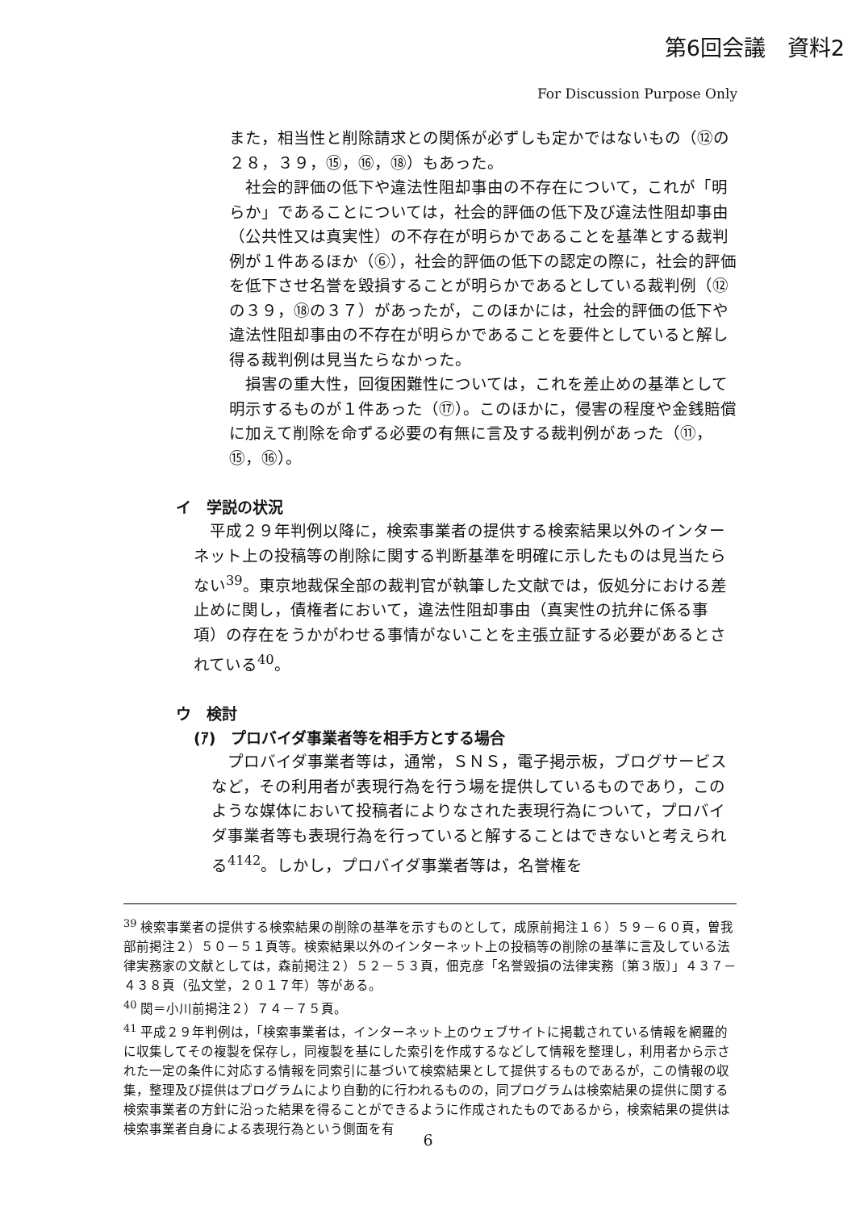第6回会議　資料2
For Discussion Purpose Only
また，相当性と削除請求との関係が必ずしも定かではないもの（⑫の２８，３９，⑮，⑯，⑱）もあった。
　社会的評価の低下や違法性阻却事由の不存在について，これが「明らか」であることについては，社会的評価の低下及び違法性阻却事由（公共性又は真実性）の不存在が明らかであることを基準とする裁判例が１件あるほか（⑥），社会的評価の低下の認定の際に，社会的評価を低下させ名誉を毀損することが明らかであるとしている裁判例（⑫の３９，⑱の３７）があったが，このほかには，社会的評価の低下や違法性阻却事由の不存在が明らかであることを要件としていると解し得る裁判例は見当たらなかった。
　損害の重大性，回復困難性については，これを差止めの基準として明示するものが１件あった（⑰）。このほかに，侵害の程度や金銭賠償に加えて削除を命ずる必要の有無に言及する裁判例があった（⑪，⑮，⑯）。
イ　学説の状況
　平成２９年判例以降に，検索事業者の提供する検索結果以外のインターネット上の投稿等の削除に関する判断基準を明確に示したものは見当たらない<sup>39</sup>。東京地裁保全部の裁判官が執筆した文献では，仮処分における差止めに関し，債権者において，違法性阻却事由（真実性の抗弁に係る事項）の存在をうかがわせる事情がないことを主張立証する必要があるとされている<sup>40</sup>。
ウ　検討
(ｱ)　プロバイダ事業者等を相手方とする場合
　プロバイダ事業者等は，通常，ＳＮＳ，電子掲示板，ブログサービスなど，その利用者が表現行為を行う場を提供しているものであり，このような媒体において投稿者によりなされた表現行為について，プロバイダ事業者等も表現行為を行っていると解することはできないと考えられる<sup>41</sup><sup>42</sup>。しかし，プロバイダ事業者等は，名誉権を
<sup>39</sup> 検索事業者の提供する検索結果の削除の基準を示すものとして，成原前掲注１６）５９－６０頁，曽我部前掲注２）５０－５１頁等。検索結果以外のインターネット上の投稿等の削除の基準に言及している法律実務家の文献としては，森前掲注２）５２－５３頁，佃克彦「名誉毀損の法律実務〔第３版〕」４３７－４３８頁（弘文堂，２０１７年）等がある。
<sup>40</sup> 関＝小川前掲注２）７４－７５頁。
<sup>41</sup> 平成２９年判例は，「検索事業者は，インターネット上のウェブサイトに掲載されている情報を網羅的に収集してその複製を保存し，同複製を基にした索引を作成するなどして情報を整理し，利用者から示された一定の条件に対応する情報を同索引に基づいて検索結果として提供するものであるが，この情報の収集，整理及び提供はプログラムにより自動的に行われるものの，同プログラムは検索結果の提供に関する検索事業者の方針に沿った結果を得ることができるように作成されたものであるから，検索結果の提供は検索事業者自身による表現行為という側面を有
6